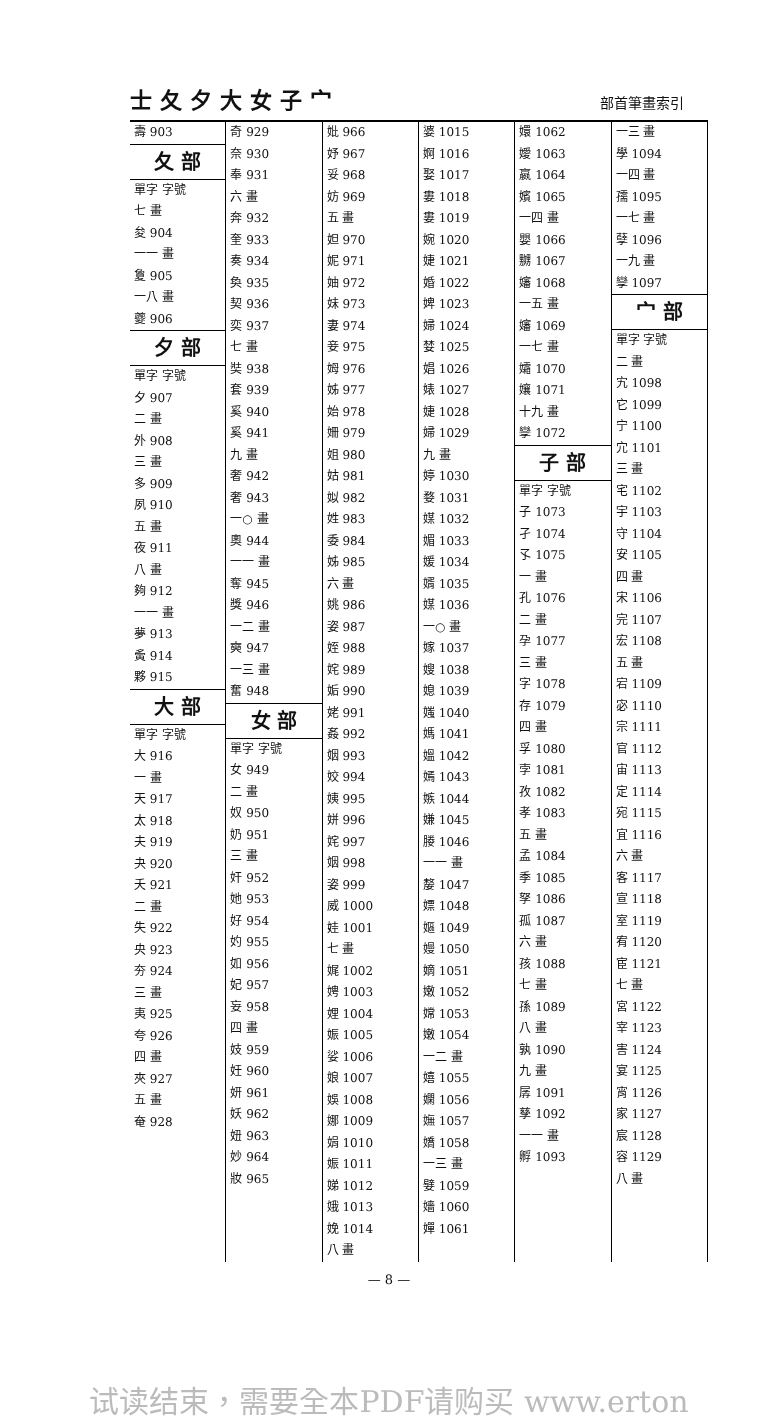士夂夕大女子宀 部首筆畫索引
壽 903
夂 部
單字 字號
七 畫
夋 904
一一 畫
夐 905
一八 畫
夔 906
夕 部
單字 字號
夕 907
二 畫
外 908
三 畫
多 909
夙 910
五 畫
夜 911
八 畫
夠 912
一一 畫
夢 913
夤 914
夥 915
大 部
單字 字號
大 916
一 畫
天 917
太 918
夫 919
夬 920
夭 921
二 畫
失 922
央 923
夯 924
三 畫
夷 925
夸 926
四 畫
夾 927
五 畫
奄 928
奇 929
奈 930
奉 931
六 畫
奔 932
奎 933
奏 934
奐 935
契 936
奕 937
七 畫
奘 938
套 939
奚 940
奚 941
九 畫
奢 942
奢 943
一○ 畫
奧 944
一一 畫
奪 945
獎 946
一二 畫
奭 947
一三 畫
奮 948
女 部
單字 字號
女 949
二 畫
奴 950
奶 951
三 畫
奸 952
她 953
好 954
妁 955
如 956
妃 957
妄 958
四 畫
妓 959
妊 960
妍 961
妖 962
妞 963
妙 964
妝 965
妣 966
妤 967
妥 968
妨 969
五 畫
妲 970
妮 971
妯 972
妹 973
妻 974
妾 975
姆 976
姊 977
始 978
姍 979
姐 980
姑 981
姒 982
姓 983
委 984
姊 985
六 畫
姚 986
姿 987
姪 988
姹 989
姤 990
姥 991
姦 992
姻 993
姣 994
姨 995
姘 996
姹 997
姻 998
姿 999
威 1000
娃 1001
七 畫
娓 1002
娉 1003
娌 1004
娠 1005
娑 1006
娘 1007
娛 1008
娜 1009
娟 1010
娠 1011
娣 1012
娥 1013
娩 1014
八 畫
婆 1015
婀 1016
娶 1017
婁 1018
婁 1019
婉 1020
婕 1021
婚 1022
婢 1023
婦 1024
婪 1025
娼 1026
婊 1027
婕 1028
婦 1029
九 畫
婷 1030
婺 1031
媒 1032
媚 1033
媛 1034
婿 1035
媒 1036
一○ 畫
嫁 1037
嫂 1038
媳 1039
媸 1040
媽 1041
媼 1042
嫣 1043
嫉 1044
嫌 1045
媵 1046
一一 畫
嫠 1047
嫖 1048
嫗 1049
嫚 1050
嫡 1051
嫩 1052
嫦 1053
嫩 1054
一二 畫
嬉 1055
嫻 1056
嫵 1057
嬌 1058
一三 畫
嬖 1059
嬙 1060
嬋 1061
嬛 1062
嬡 1063
嬴 1064
嬪 1065
一四 畫
嬰 1066
嬲 1067
嬸 1068
一五 畫
嬸 1069
一七 畫
孀 1070
孃 1071
十九 畫
孿 1072
子 部
單字 字號
子 1073
孑 1074
孓 1075
一 畫
孔 1076
二 畫
孕 1077
三 畫
字 1078
存 1079
四 畫
孚 1080
孛 1081
孜 1082
孝 1083
五 畫
孟 1084
季 1085
孥 1086
孤 1087
六 畫
孩 1088
七 畫
孫 1089
八 畫
孰 1090
九 畫
孱 1091
孳 1092
一一 畫
孵 1093
一三 畫
學 1094
一四 畫
孺 1095
一七 畫
孽 1096
一九 畫
孿 1097
宀 部
單字 字號
二 畫
宄 1098
它 1099
宁 1100
宂 1101
三 畫
宅 1102
宇 1103
守 1104
安 1105
四 畫
宋 1106
完 1107
宏 1108
五 畫
宕 1109
宓 1110
宗 1111
官 1112
宙 1113
定 1114
宛 1115
宜 1116
六 畫
客 1117
宣 1118
室 1119
宥 1120
宦 1121
七 畫
宮 1122
宰 1123
害 1124
宴 1125
宵 1126
家 1127
宸 1128
容 1129
八 畫
— 8 —
试读结束，需要全本PDF请购买 www.erton